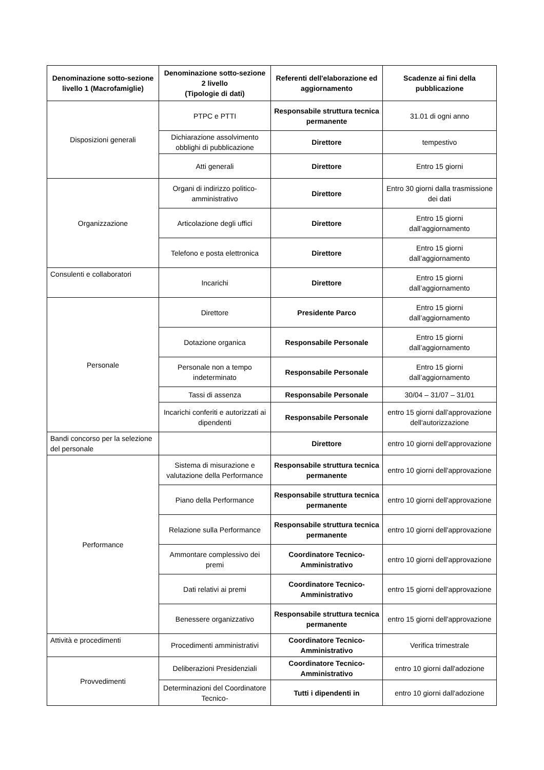| Denominazione sotto-sezione livello 1 (Macrofamiglie) | Denominazione sotto-sezione 2 livello (Tipologie di dati) | Referenti dell'elaborazione ed aggiornamento | Scadenze ai fini della pubblicazione |
| --- | --- | --- | --- |
| Disposizioni generali | PTPC e PTTI | Responsabile struttura tecnica permanente | 31.01 di ogni anno |
| | Dichiarazione assolvimento obblighi di pubblicazione | Direttore | tempestivo |
| | Atti generali | Direttore | Entro 15 giorni |
| Organizzazione | Organi di indirizzo politico-amministrativo | Direttore | Entro 30 giorni dalla trasmissione dei dati |
| | Articolazione degli uffici | Direttore | Entro 15 giorni dall’aggiornamento |
| | Telefono e posta elettronica | Direttore | Entro 15 giorni dall’aggiornamento |
| Consulenti e collaboratori | Incarichi | Direttore | Entro 15 giorni dall’aggiornamento |
| Personale | Direttore | Presidente Parco | Entro 15 giorni dall’aggiornamento |
| | Dotazione organica | Responsabile Personale | Entro 15 giorni dall’aggiornamento |
| | Personale non a tempo indeterminato | Responsabile Personale | Entro 15 giorni dall’aggiornamento |
| | Tassi di assenza | Responsabile Personale | 30/04 – 31/07 – 31/01 |
| | Incarichi conferiti e autorizzati ai dipendenti | Responsabile Personale | entro 15 giorni dall’approvazione dell'autorizzazione |
| Bandi concorso per la selezione del personale | | Direttore | entro 10 giorni dell'approvazione |
| Performance | Sistema di misurazione e valutazione della Performance | Responsabile struttura tecnica permanente | entro 10 giorni dell'approvazione |
| | Piano della Performance | Responsabile struttura tecnica permanente | entro 10 giorni dell'approvazione |
| | Relazione sulla Performance | Responsabile struttura tecnica permanente | entro 10 giorni dell'approvazione |
| | Ammontare complessivo dei premi | Coordinatore Tecnico-Amministrativo | entro 10 giorni dell'approvazione |
| | Dati relativi ai premi | Coordinatore Tecnico-Amministrativo | entro 15 giorni dell'approvazione |
| | Benessere organizzativo | Responsabile struttura tecnica permanente | entro 15 giorni dell'approvazione |
| Attività e procedimenti | Procedimenti amministrativi | Coordinatore Tecnico-Amministrativo | Verifica trimestrale |
| Provvedimenti | Deliberazioni Presidenziali | Coordinatore Tecnico-Amministrativo | entro 10 giorni dall'adozione |
| | Determinazioni del Coordinatore Tecnico- | Tutti i dipendenti in | entro 10 giorni dall'adozione |